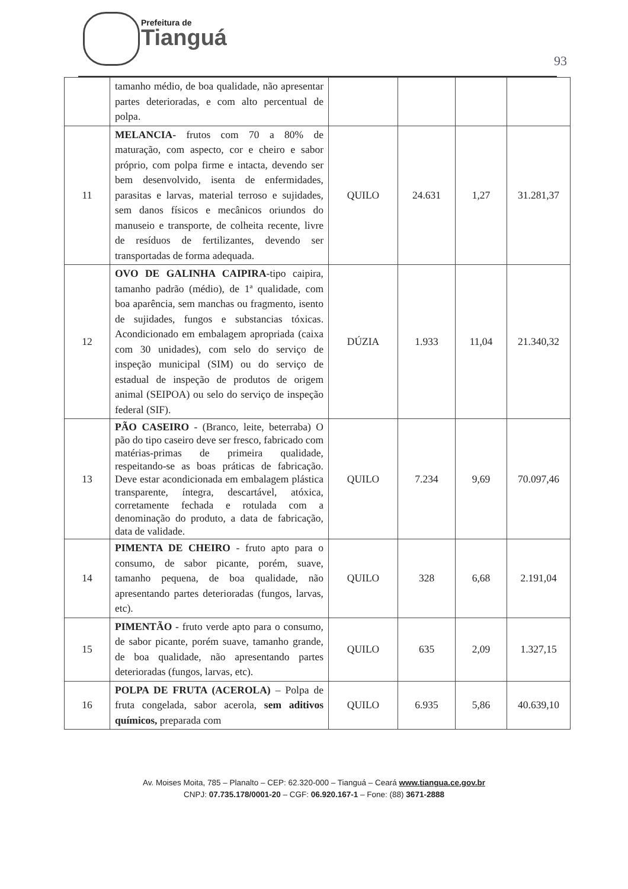Prefeitura de
Tianguá
93
| | tamanho médio, de boa qualidade, não apresentar partes deterioradas, e com alto percentual de polpa. | | | | |
| 11 | MELANCIA- frutos com 70 a 80% de maturação, com aspecto, cor e cheiro e sabor próprio, com polpa firme e intacta, devendo ser bem desenvolvido, isenta de enfermidades, parasitas e larvas, material terroso e sujidades, sem danos físicos e mecânicos oriundos do manuseio e transporte, de colheita recente, livre de resíduos de fertilizantes, devendo ser transportadas de forma adequada. | QUILO | 24.631 | 1,27 | 31.281,37 |
| 12 | OVO DE GALINHA CAIPIRA -tipo caipira, tamanho padrão (médio), de 1ª qualidade, com boa aparência, sem manchas ou fragmento, isento de sujidades, fungos e substancias tóxicas. Acondicionado em embalagem apropriada (caixa com 30 unidades), com selo do serviço de inspeção municipal (SIM) ou do serviço de estadual de inspeção de produtos de origem animal (SEIPOA) ou selo do serviço de inspeção federal (SIF). | DÚZIA | 1.933 | 11,04 | 21.340,32 |
| 13 | PÃO CASEIRO - (Branco, leite, beterraba) O pão do tipo caseiro deve ser fresco, fabricado com matérias-primas de primeira qualidade, respeitando-se as boas práticas de fabricação. Deve estar acondicionada em embalagem plástica transparente, íntegra, descartável, atóxica, corretamente fechada e rotulada com a denominação do produto, a data de fabricação, data de validade. | QUILO | 7.234 | 9,69 | 70.097,46 |
| 14 | PIMENTA DE CHEIRO - fruto apto para o consumo, de sabor picante, porém, suave, tamanho pequena, de boa qualidade, não apresentando partes deterioradas (fungos, larvas, etc). | QUILO | 328 | 6,68 | 2.191,04 |
| 15 | PIMENTÃO - fruto verde apto para o consumo, de sabor picante, porém suave, tamanho grande, de boa qualidade, não apresentando partes deterioradas (fungos, larvas, etc). | QUILO | 635 | 2,09 | 1.327,15 |
| 16 | POLPA DE FRUTA (ACEROLA) – Polpa de fruta congelada, sabor acerola, sem aditivos químicos, preparada com | QUILO | 6.935 | 5,86 | 40.639,10 |
Av. Moises Moita, 785 – Planalto – CEP: 62.320-000 – Tianguá – Ceará www.tiangua.ce.gov.br
CNPJ: 07.735.178/0001-20 – CGF: 06.920.167-1 – Fone: (88) 3671-2888